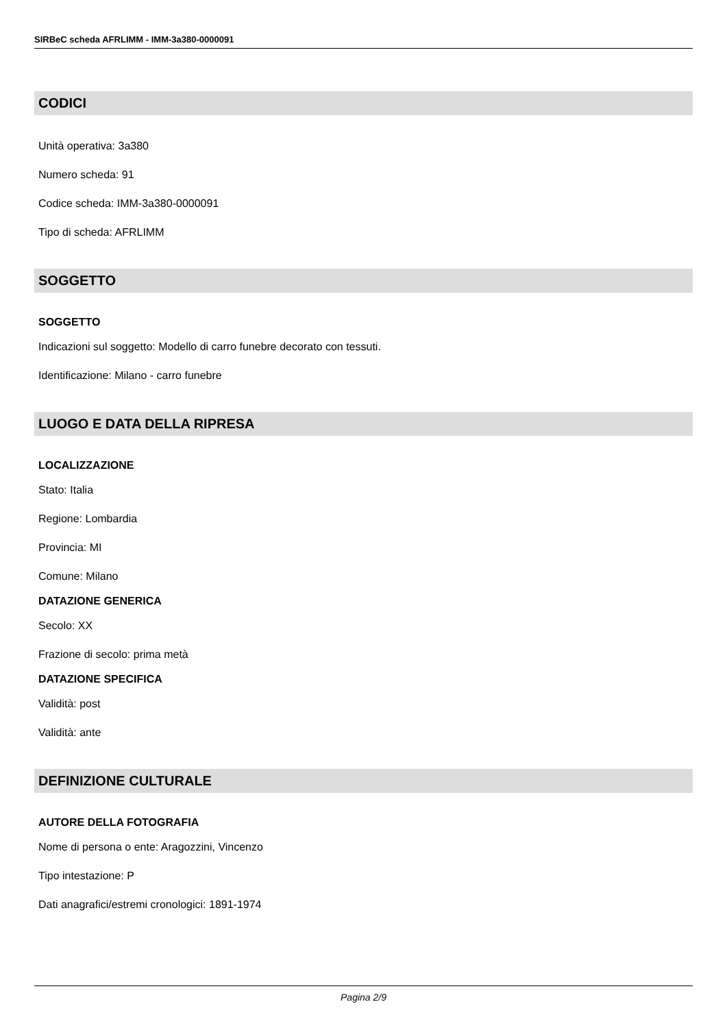SIRBeC scheda AFRLIMM - IMM-3a380-0000091
CODICI
Unità operativa: 3a380
Numero scheda: 91
Codice scheda: IMM-3a380-0000091
Tipo di scheda: AFRLIMM
SOGGETTO
SOGGETTO
Indicazioni sul soggetto: Modello di carro funebre decorato con tessuti.
Identificazione: Milano - carro funebre
LUOGO E DATA DELLA RIPRESA
LOCALIZZAZIONE
Stato: Italia
Regione: Lombardia
Provincia: MI
Comune: Milano
DATAZIONE GENERICA
Secolo: XX
Frazione di secolo: prima metà
DATAZIONE SPECIFICA
Validità: post
Validità: ante
DEFINIZIONE CULTURALE
AUTORE DELLA FOTOGRAFIA
Nome di persona o ente: Aragozzini, Vincenzo
Tipo intestazione: P
Dati anagrafici/estremi cronologici: 1891-1974
Pagina 2/9